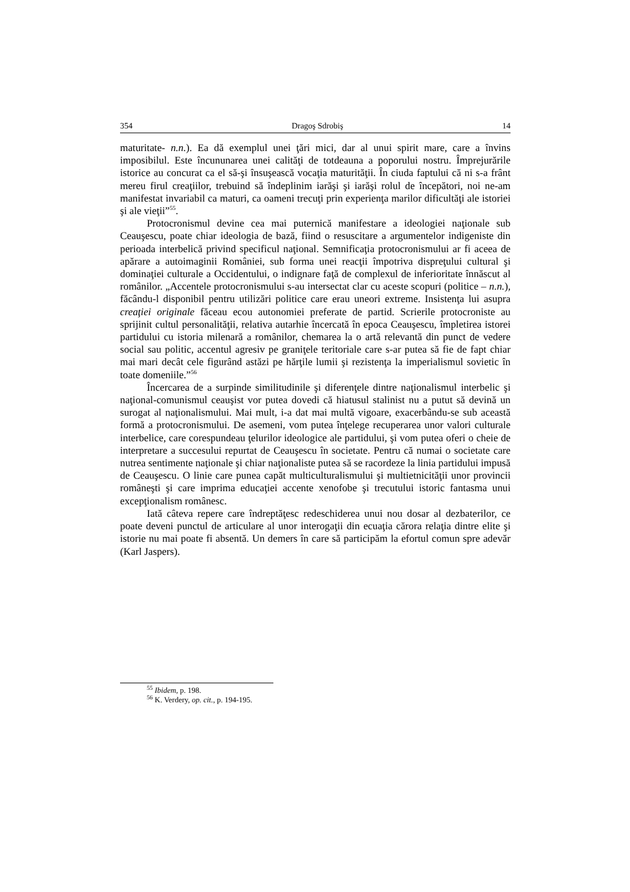354 Dragoş Sdrobiş 14
maturitate- n.n.). Ea dă exemplul unei ţări mici, dar al unui spirit mare, care a învins imposibilul. Este încununarea unei calităţi de totdeauna a poporului nostru. Împrejurările istorice au concurat ca el să-şi însuşească vocaţia maturităţii. În ciuda faptului că ni s-a frânt mereu firul creaţiilor, trebuind să îndeplinim iarăşi şi iarăşi rolul de începători, noi ne-am manifestat invariabil ca maturi, ca oameni trecuţi prin experienţa marilor dificultăţi ale istoriei şi ale vieţii”<sup>55</sup>.
Protocronismul devine cea mai puternică manifestare a ideologiei naţionale sub Ceauşescu, poate chiar ideologia de bază, fiind o resuscitare a argumentelor indigeniste din perioada interbelică privind specificul naţional. Semnificaţia protocronismului ar fi aceea de apărare a autoimaginii României, sub forma unei reacţii împotriva dispreţului cultural şi dominaţiei culturale a Occidentului, o indignare faţă de complexul de inferioritate înnăscut al românilor. „Accentele protocronismului s-au intersectat clar cu aceste scopuri (politice – n.n.), făcându-l disponibil pentru utilizări politice care erau uneori extreme. Insistenţa lui asupra creaţiei originale făceau ecou autonomiei preferate de partid. Scrierile protocroniste au sprijinit cultul personalităţii, relativa autarhie încercată în epoca Ceauşescu, împletirea istorei partidului cu istoria milenară a românilor, chemarea la o artă relevantă din punct de vedere social sau politic, accentul agresiv pe graniţele teritoriale care s-ar putea să fie de fapt chiar mai mari decât cele figurând astăzi pe hărţile lumii şi rezistenţa la imperialismul sovietic în toate domeniile.”<sup>56</sup>
Încercarea de a surpinde similitudinile şi diferenţele dintre naţionalismul interbelic şi naţional-comunismul ceauşist vor putea dovedi că hiatusul stalinist nu a putut să devină un surogat al naţionalismului. Mai mult, i-a dat mai multă vigoare, exacerbându-se sub această formă a protocronismului. De asemeni, vom putea înţelege recuperarea unor valori culturale interbelice, care corespundeau ţelurilor ideologice ale partidului, şi vom putea oferi o cheie de interpretare a succesului repurtat de Ceauşescu în societate. Pentru că numai o societate care nutrea sentimente naţionale şi chiar naţionaliste putea să se racordeze la linia partidului impusă de Ceauşescu. O linie care punea capăt multiculturalismului şi multietnicităţii unor provincii româneşti şi care imprima educaţiei accente xenofobe şi trecutului istoric fantasma unui excepţionalism românesc.
Iată câteva repere care îndreptăţesc redeschiderea unui nou dosar al dezbaterilor, ce poate deveni punctul de articulare al unor interogaţii din ecuaţia cărora relaţia dintre elite şi istorie nu mai poate fi absentă. Un demers în care să participăm la efortul comun spre adevăr (Karl Jaspers).
<sup>55</sup> Ibidem, p. 198.
<sup>56</sup> K. Verdery, op. cit., p. 194-195.